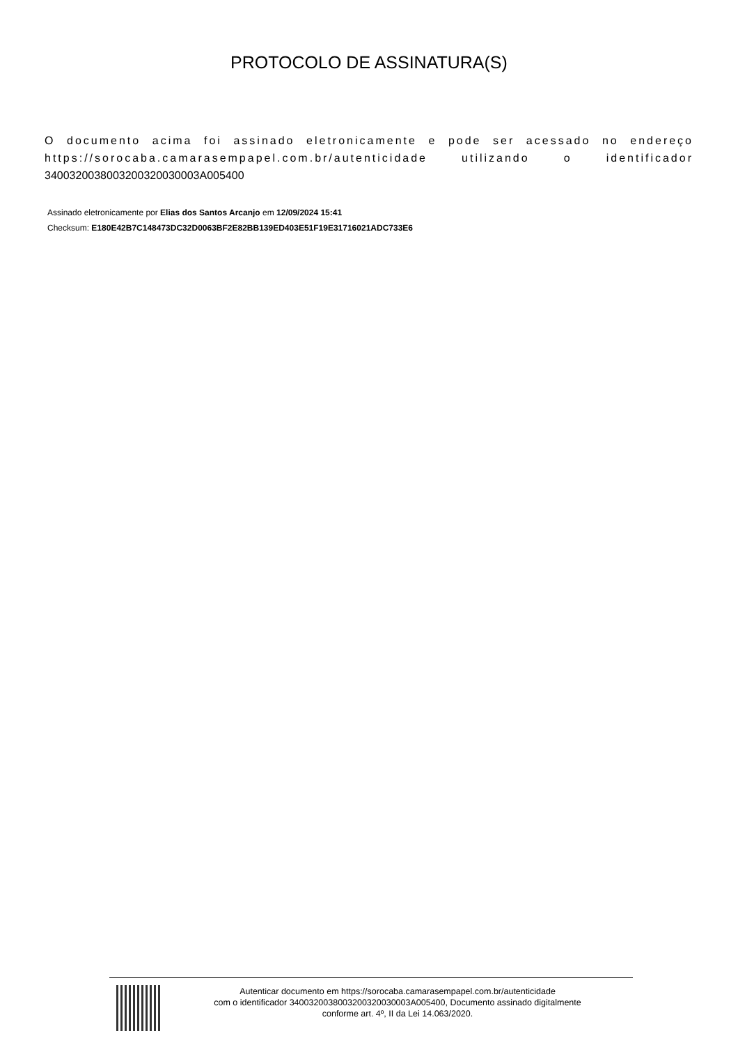PROTOCOLO DE ASSINATURA(S)
O documento acima foi assinado eletronicamente e pode ser acessado no endereço https://sorocaba.camarasempapel.com.br/autenticidade utilizando o identificador 340032003800320032003000​3A005400
Assinado eletronicamente por Elias dos Santos Arcanjo em 12/09/2024 15:41
Checksum: E180E42B7C148473DC32D0063BF2E82BB139ED403E51F19E31716021ADC733E6
Autenticar documento em https://sorocaba.camarasempapel.com.br/autenticidade
com o identificador 340032003800320032003000​3A005400, Documento assinado digitalmente
conforme art. 4º, II da Lei 14.063/2020.